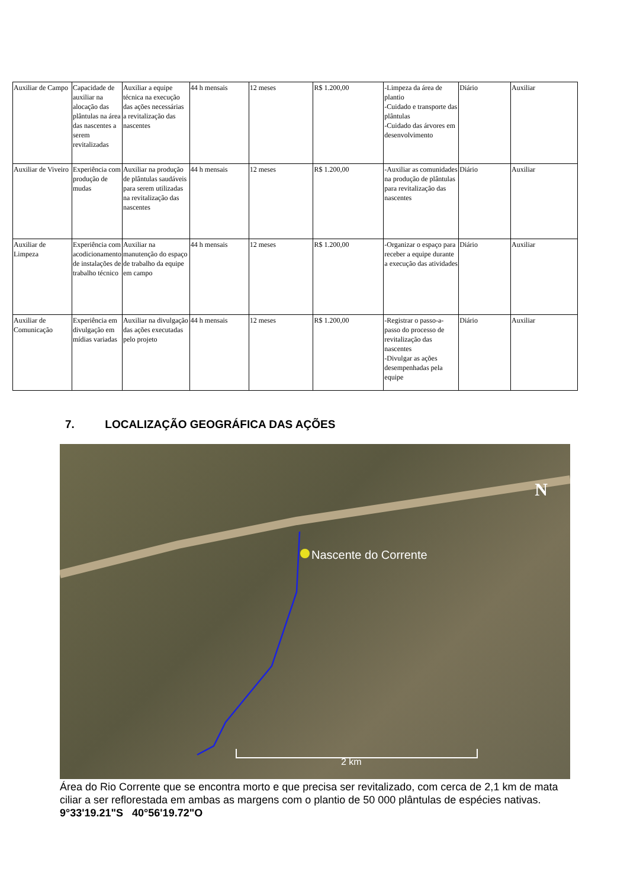| Auxiliar de Campo | Capacidade de auxiliar na alocação das plântulas na área das nascentes a serem revitalizadas | Auxiliar a equipe técnica na execução das ações necessárias a revitalização das nascentes | 44 h mensais | 12 meses | R$ 1.200,00 | -Limpeza da área de plantio -Cuidado e transporte das plântulas -Cuidado das árvores em desenvolvimento | Diário | Auxiliar |
| Auxiliar de Viveiro | Experiência com produção de mudas | Auxiliar na produção de plântulas saudáveis para serem utilizadas na revitalização das nascentes | 44 h mensais | 12 meses | R$ 1.200,00 | -Auxiliar as comunidades na produção de plântulas para revitalização das nascentes | Diário | Auxiliar |
| Auxiliar de Limpeza | Experiência com acodicionamento de instalações de trabalho técnico | Auxiliar na manutenção do espaço de trabalho da equipe em campo | 44 h mensais | 12 meses | R$ 1.200,00 | -Organizar o espaço para receber a equipe durante a execução das atividades | Diário | Auxiliar |
| Auxiliar de Comunicação | Experiência em divulgação em mídias variadas | Auxiliar na divulgação das ações executadas pelo projeto | 44 h mensais | 12 meses | R$ 1.200,00 | -Registrar o passo-a-passo do processo de revitalização das nascentes -Divulgar as ações desempenhadas pela equipe | Diário | Auxiliar |
7. LOCALIZAÇÃO GEOGRÁFICA DAS AÇÕES
Nascente do Corrente
N
2 km
Área do Rio Corrente que se encontra morto e que precisa ser revitalizado, com cerca de 2,1 km de mata ciliar a ser reflorestada em ambas as margens com o plantio de 50 000 plântulas de espécies nativas. 9°33'19.21"S 40°56'19.72"O